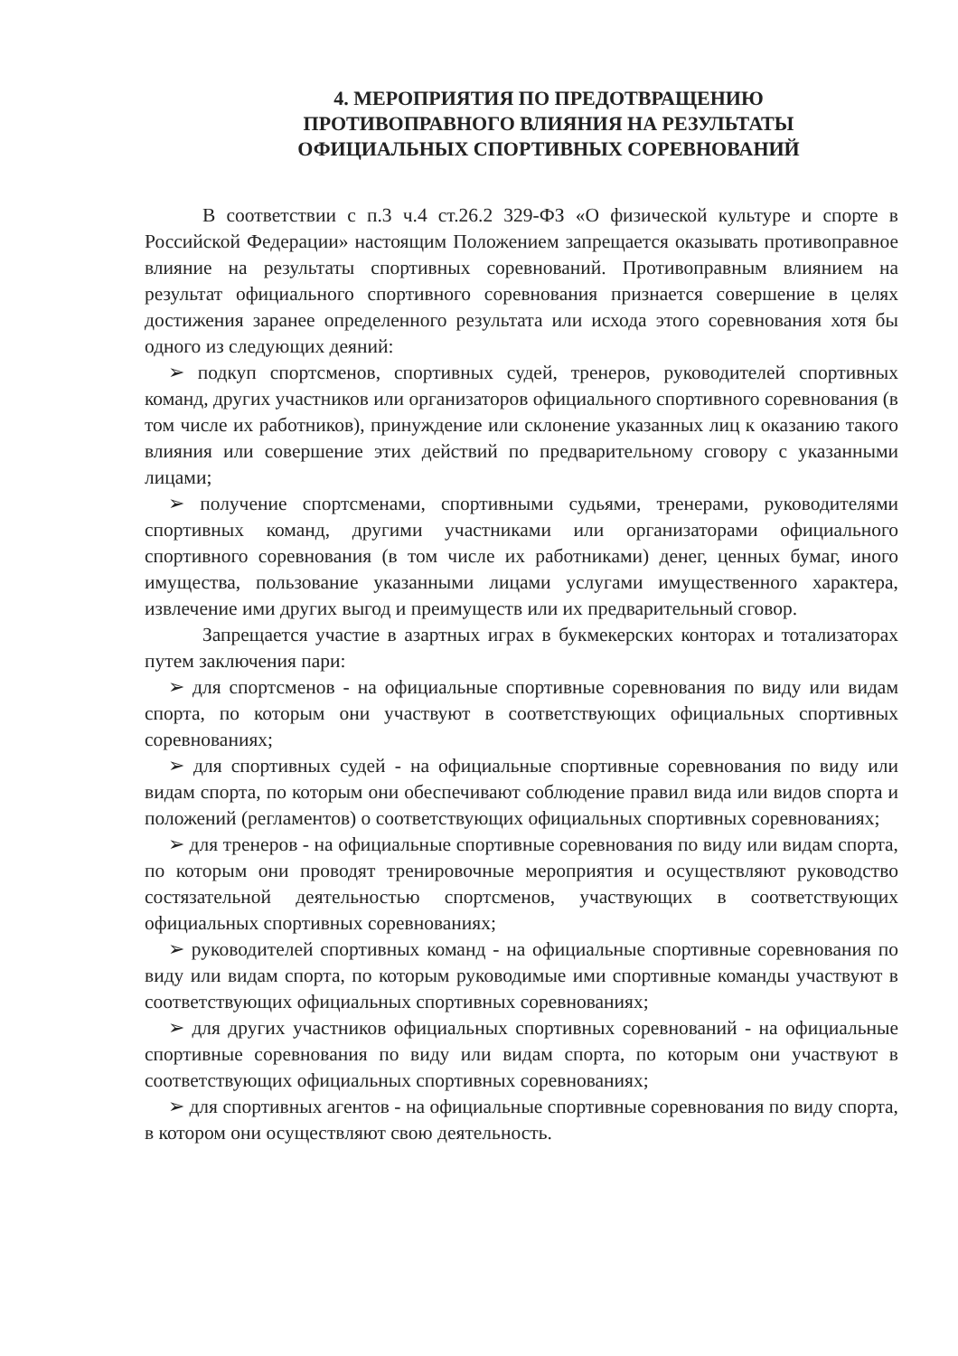4. МЕРОПРИЯТИЯ ПО ПРЕДОТВРАЩЕНИЮ
ПРОТИВОПРАВНОГО ВЛИЯНИЯ НА РЕЗУЛЬТАТЫ
ОФИЦИАЛЬНЫХ СПОРТИВНЫХ СОРЕВНОВАНИЙ
В соответствии с п.3 ч.4 ст.26.2 329-ФЗ «О физической культуре и спорте в Российской Федерации» настоящим Положением запрещается оказывать противоправное влияние на результаты спортивных соревнований. Противоправным влиянием на результат официального спортивного соревнования признается совершение в целях достижения заранее определенного результата или исхода этого соревнования хотя бы одного из следующих деяний:
➢ подкуп спортсменов, спортивных судей, тренеров, руководителей спортивных команд, других участников или организаторов официального спортивного соревнования (в том числе их работников), принуждение или склонение указанных лиц к оказанию такого влияния или совершение этих действий по предварительному сговору с указанными лицами;
➢ получение спортсменами, спортивными судьями, тренерами, руководителями спортивных команд, другими участниками или организаторами официального спортивного соревнования (в том числе их работниками) денег, ценных бумаг, иного имущества, пользование указанными лицами услугами имущественного характера, извлечение ими других выгод и преимуществ или их предварительный сговор.
Запрещается участие в азартных играх в букмекерских конторах и тотализаторах путем заключения пари:
➢ для спортсменов - на официальные спортивные соревнования по виду или видам спорта, по которым они участвуют в соответствующих официальных спортивных соревнованиях;
➢ для спортивных судей - на официальные спортивные соревнования по виду или видам спорта, по которым они обеспечивают соблюдение правил вида или видов спорта и положений (регламентов) о соответствующих официальных спортивных соревнованиях;
➢ для тренеров - на официальные спортивные соревнования по виду или видам спорта, по которым они проводят тренировочные мероприятия и осуществляют руководство состязательной деятельностью спортсменов, участвующих в соответствующих официальных спортивных соревнованиях;
➢ руководителей спортивных команд - на официальные спортивные соревнования по виду или видам спорта, по которым руководимые ими спортивные команды участвуют в соответствующих официальных спортивных соревнованиях;
➢ для других участников официальных спортивных соревнований - на официальные спортивные соревнования по виду или видам спорта, по которым они участвуют в соответствующих официальных спортивных соревнованиях;
➢ для спортивных агентов - на официальные спортивные соревнования по виду спорта, в котором они осуществляют свою деятельность.